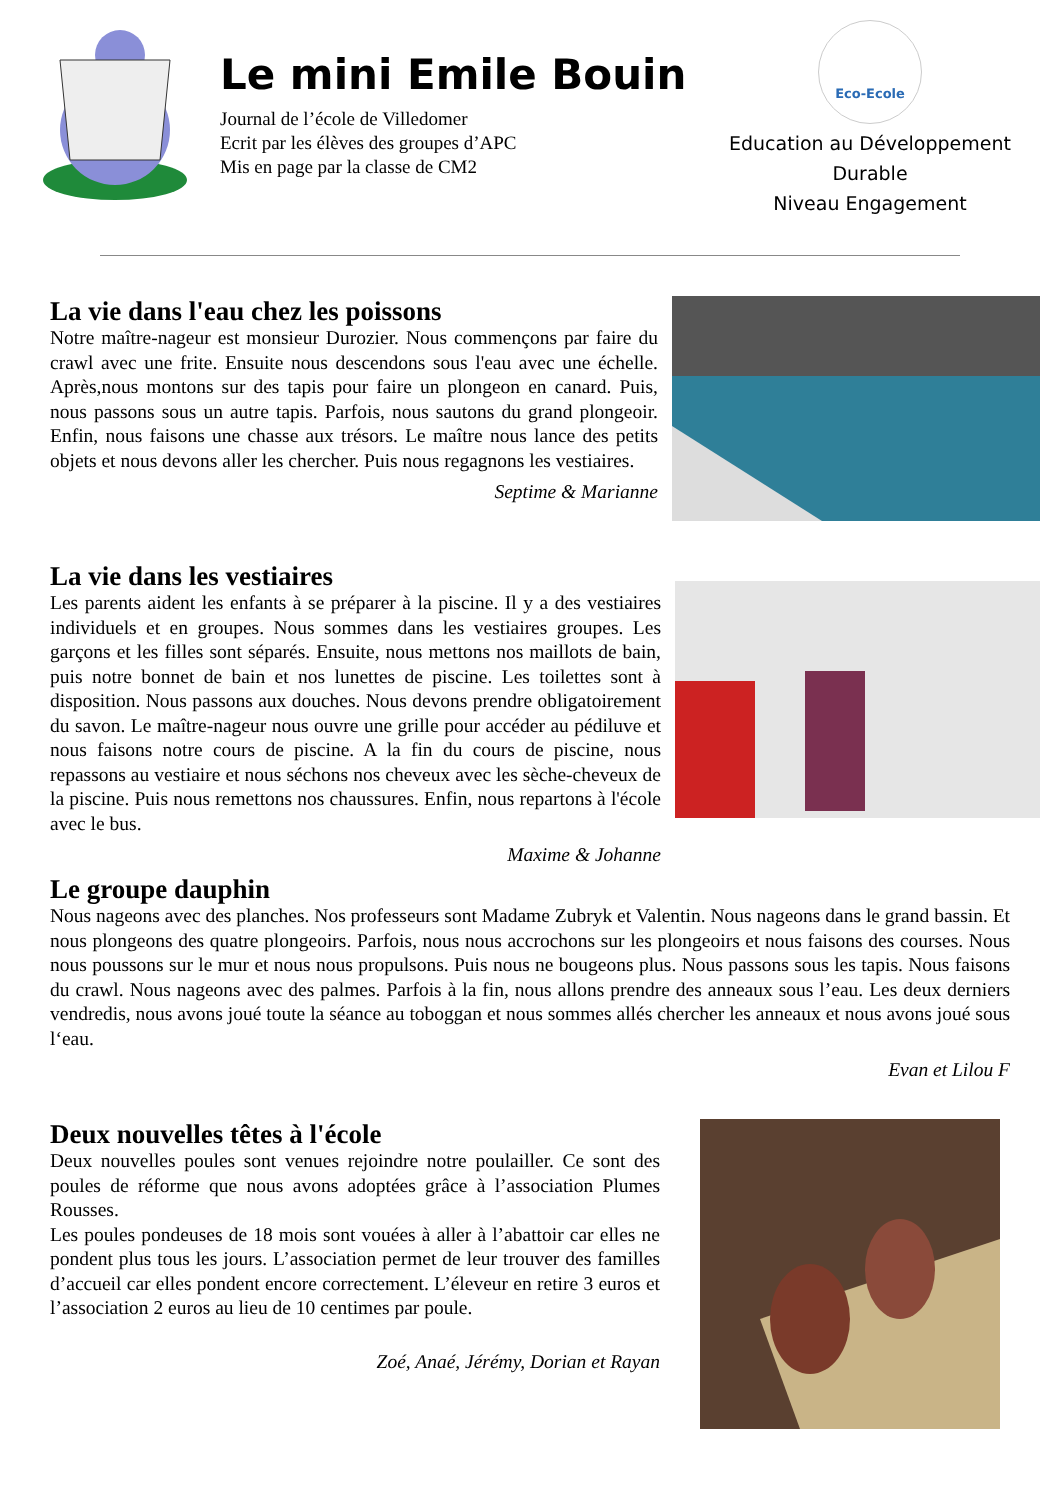Le mini Emile Bouin
Journal de l’école de Villedomer
Ecrit par les élèves des groupes d’APC
Mis en page par la classe de CM2
Eco-Ecole
Education au Développement
Durable
Niveau Engagement
La vie dans l'eau chez les poissons
Notre maître-nageur est monsieur Durozier. Nous commençons par faire du crawl avec une frite. Ensuite nous descendons sous l'eau avec une échelle. Après,nous montons sur des tapis pour faire un plongeon en canard. Puis, nous passons sous un autre tapis. Parfois, nous sautons du grand plongeoir. Enfin, nous faisons une chasse aux trésors. Le maître nous lance des petits objets et nous devons aller les chercher. Puis nous regagnons les vestiaires.
Septime & Marianne
La vie dans les vestiaires
Les parents aident les enfants à se préparer à la piscine. Il y a des vestiaires individuels et en groupes. Nous sommes dans les vestiaires groupes. Les garçons et les filles sont séparés. Ensuite, nous mettons nos maillots de bain, puis notre bonnet de bain et nos lunettes de piscine. Les toilettes sont à disposition. Nous passons aux douches. Nous devons prendre obligatoirement du savon. Le maître-nageur nous ouvre une grille pour accéder au pédiluve et nous faisons notre cours de piscine. A la fin du cours de piscine, nous repassons au vestiaire et nous séchons nos cheveux avec les sèche-cheveux de la piscine. Puis nous remettons nos chaussures. Enfin, nous repartons à l'école avec le bus.
Maxime & Johanne
Le groupe dauphin
Nous nageons avec des planches. Nos professeurs sont Madame Zubryk et Valentin. Nous nageons dans le grand bassin. Et nous plongeons des quatre plongeoirs. Parfois, nous nous accrochons sur les plongeoirs et nous faisons des courses. Nous nous poussons sur le mur et nous nous propulsons. Puis nous ne bougeons plus. Nous passons sous les tapis. Nous faisons du crawl. Nous nageons avec des palmes. Parfois à la fin, nous allons prendre des anneaux sous l’eau. Les deux derniers vendredis, nous avons joué toute la séance au toboggan et nous sommes allés chercher les anneaux et nous avons joué sous l‘eau.
Evan et Lilou F
Deux nouvelles têtes à l'école
Deux nouvelles poules sont venues rejoindre notre poulailler. Ce sont des poules de réforme que nous avons adoptées grâce à l’association Plumes Rousses.
Les poules pondeuses de 18 mois sont vouées à aller à l’abattoir car elles ne pondent plus tous les jours. L’association permet de leur trouver des familles d’accueil car elles pondent encore correctement. L’éleveur en retire 3 euros et l’association 2 euros au lieu de 10 centimes par poule.
Zoé, Anaé, Jérémy, Dorian et Rayan